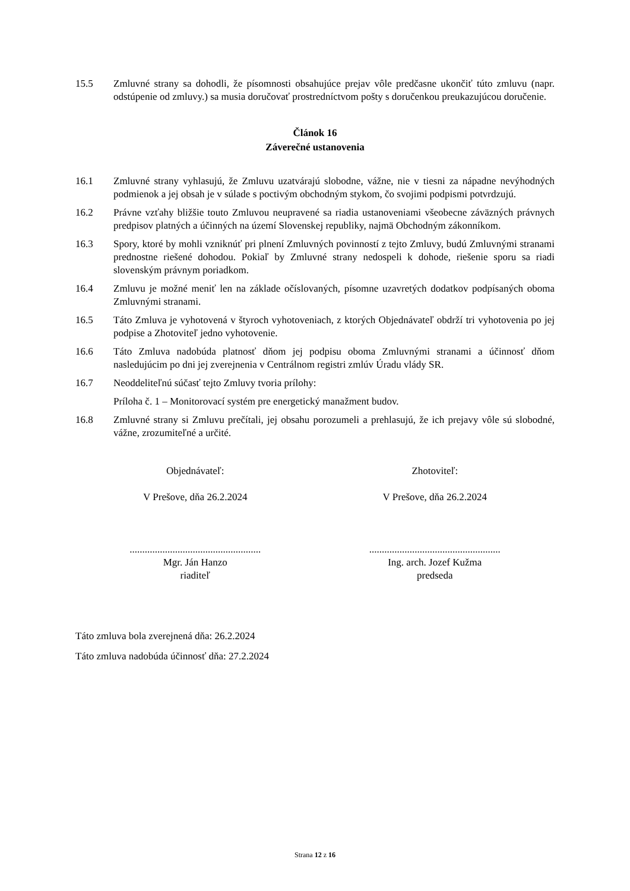15.5 Zmluvné strany sa dohodli, že písomnosti obsahujúce prejav vôle predčasne ukončiť túto zmluvu (napr. odstúpenie od zmluvy.) sa musia doručovať prostredníctvom pošty s doručenkou preukazujúcou doručenie.
Článok 16
Záverečné ustanovenia
16.1 Zmluvné strany vyhlasujú, že Zmluvu uzatvárajú slobodne, vážne, nie v tiesni za nápadne nevýhodných podmienok a jej obsah je v súlade s poctivým obchodným stykom, čo svojimi podpismi potvrdzujú.
16.2 Právne vzťahy bližšie touto Zmluvou neupravené sa riadia ustanoveniami všeobecne záväzných právnych predpisov platných a účinných na území Slovenskej republiky, najmä Obchodným zákonníkom.
16.3 Spory, ktoré by mohli vzniknúť pri plnení Zmluvných povinností z tejto Zmluvy, budú Zmluvnými stranami prednostne riešené dohodou. Pokiaľ by Zmluvné strany nedospeli k dohode, riešenie sporu sa riadi slovenským právnym poriadkom.
16.4 Zmluvu je možné meniť len na základe očíslovaných, písomne uzavretých dodatkov podpísaných oboma Zmluvnými stranami.
16.5 Táto Zmluva je vyhotovená v štyroch vyhotoveniach, z ktorých Objednávateľ obdrží tri vyhotovenia po jej podpise a Zhotoviteľ jedno vyhotovenie.
16.6 Táto Zmluva nadobúda platnosť dňom jej podpisu oboma Zmluvnými stranami a účinnosť dňom nasledujúcim po dni jej zverejnenia v Centrálnom registri zmlúv Úradu vlády SR.
16.7 Neoddeliteľnú súčasť tejto Zmluvy tvoria prílohy:
Príloha č. 1 – Monitorovací systém pre energetický manažment budov.
16.8 Zmluvné strany si Zmluvu prečítali, jej obsahu porozumeli a prehlasujú, že ich prejavy vôle sú slobodné, vážne, zrozumiteľné a určité.
Objednávateľ:
V Prešove, dňa 26.2.2024
....................................................
Mgr. Ján Hanzo
riaditeľ
Zhotoviteľ:
V Prešove, dňa 26.2.2024
....................................................
Ing. arch. Jozef Kužma
predseda
Táto zmluva bola zverejnená dňa: 26.2.2024
Táto zmluva nadobúda účinnosť dňa: 27.2.2024
Strana 12 z 16